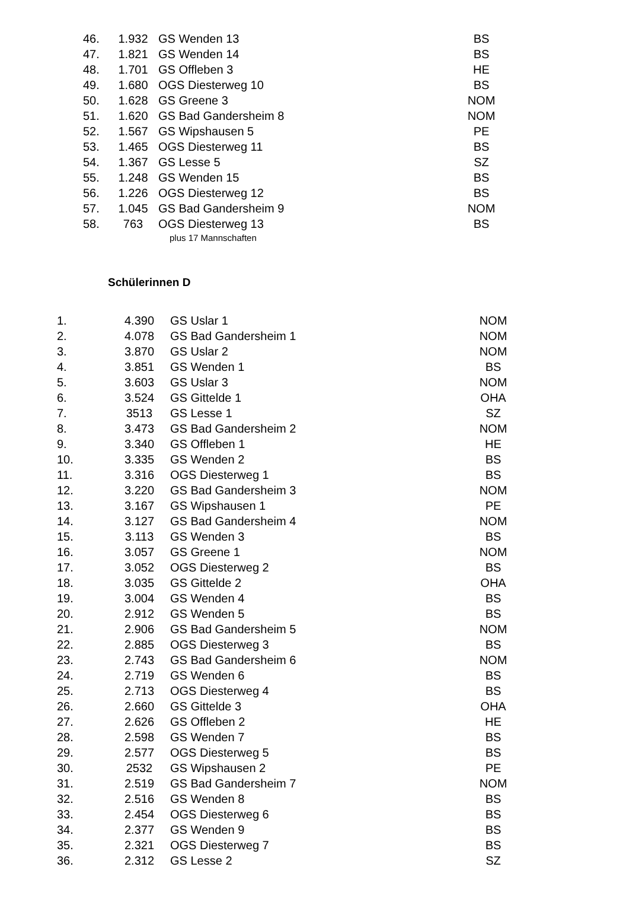| 46. | 1.932 | GS Wenden 13 | BS |
| 47. | 1.821 | GS Wenden 14 | BS |
| 48. | 1.701 | GS Offleben 3 | HE |
| 49. | 1.680 | OGS Diesterweg 10 | BS |
| 50. | 1.628 | GS Greene 3 | NOM |
| 51. | 1.620 | GS Bad Gandersheim 8 | NOM |
| 52. | 1.567 | GS Wipshausen 5 | PE |
| 53. | 1.465 | OGS Diesterweg 11 | BS |
| 54. | 1.367 | GS Lesse 5 | SZ |
| 55. | 1.248 | GS Wenden 15 | BS |
| 56. | 1.226 | OGS Diesterweg 12 | BS |
| 57. | 1.045 | GS Bad Gandersheim 9 | NOM |
| 58. | 763 | OGS Diesterweg 13 | BS |
plus 17 Mannschaften
Schülerinnen D
| 1. | 4.390 | GS Uslar 1 | NOM |
| 2. | 4.078 | GS Bad Gandersheim 1 | NOM |
| 3. | 3.870 | GS Uslar 2 | NOM |
| 4. | 3.851 | GS Wenden 1 | BS |
| 5. | 3.603 | GS Uslar 3 | NOM |
| 6. | 3.524 | GS Gittelde 1 | OHA |
| 7. | 3513 | GS Lesse 1 | SZ |
| 8. | 3.473 | GS Bad Gandersheim 2 | NOM |
| 9. | 3.340 | GS Offleben 1 | HE |
| 10. | 3.335 | GS Wenden 2 | BS |
| 11. | 3.316 | OGS Diesterweg 1 | BS |
| 12. | 3.220 | GS Bad Gandersheim 3 | NOM |
| 13. | 3.167 | GS Wipshausen 1 | PE |
| 14. | 3.127 | GS Bad Gandersheim 4 | NOM |
| 15. | 3.113 | GS Wenden 3 | BS |
| 16. | 3.057 | GS Greene 1 | NOM |
| 17. | 3.052 | OGS Diesterweg 2 | BS |
| 18. | 3.035 | GS Gittelde 2 | OHA |
| 19. | 3.004 | GS Wenden 4 | BS |
| 20. | 2.912 | GS Wenden 5 | BS |
| 21. | 2.906 | GS Bad Gandersheim 5 | NOM |
| 22. | 2.885 | OGS Diesterweg 3 | BS |
| 23. | 2.743 | GS Bad Gandersheim 6 | NOM |
| 24. | 2.719 | GS Wenden 6 | BS |
| 25. | 2.713 | OGS Diesterweg 4 | BS |
| 26. | 2.660 | GS Gittelde 3 | OHA |
| 27. | 2.626 | GS Offleben 2 | HE |
| 28. | 2.598 | GS Wenden 7 | BS |
| 29. | 2.577 | OGS Diesterweg 5 | BS |
| 30. | 2532 | GS Wipshausen 2 | PE |
| 31. | 2.519 | GS Bad Gandersheim 7 | NOM |
| 32. | 2.516 | GS Wenden 8 | BS |
| 33. | 2.454 | OGS Diesterweg 6 | BS |
| 34. | 2.377 | GS Wenden 9 | BS |
| 35. | 2.321 | OGS Diesterweg 7 | BS |
| 36. | 2.312 | GS Lesse 2 | SZ |